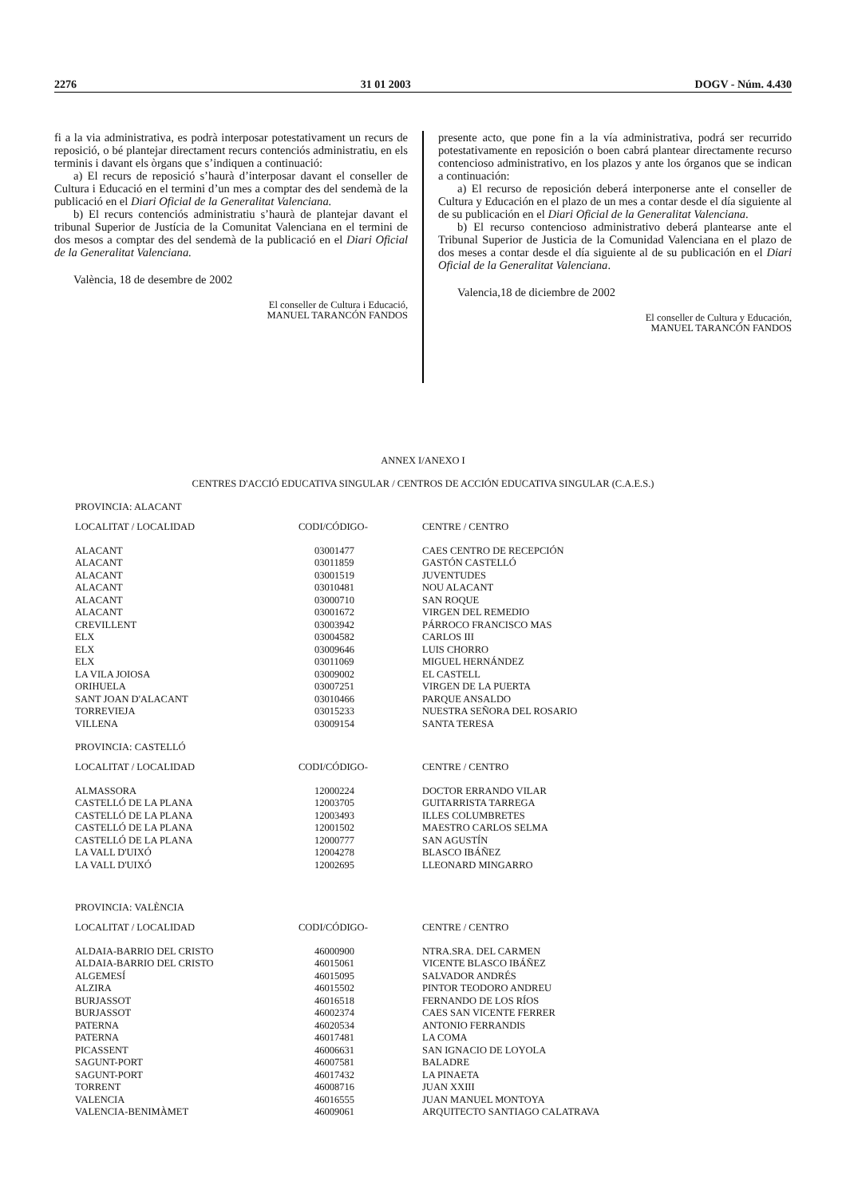2276 31 01 2003 DOGV - Núm. 4.430
fi a la via administrativa, es podrà interposar potestativament un recurs de reposició, o bé plantejar directament recurs contenciós administratiu, en els terminis i davant els òrgans que s’indiquen a continuació:
a) El recurs de reposició s’haurà d’interposar davant el conseller de Cultura i Educació en el termini d’un mes a comptar des del sendemà de la publicació en el Diari Oficial de la Generalitat Valenciana.
b) El recurs contenciós administratiu s’haurà de plantejar davant el tribunal Superior de Justícia de la Comunitat Valenciana en el termini de dos mesos a comptar des del sendemà de la publicació en el Diari Oficial de la Generalitat Valenciana.
València, 18 de desembre de 2002
El conseller de Cultura i Educació,
MANUEL TARANCÓN FANDOS
presente acto, que pone fin a la vía administrativa, podrá ser recurrido potestativamente en reposición o boen cabrá plantear directamente recurso contencioso administrativo, en los plazos y ante los órganos que se indican a continuación:
a) El recurso de reposición deberá interponerse ante el conseller de Cultura y Educación en el plazo de un mes a contar desde el día siguiente al de su publicación en el Diari Oficial de la Generalitat Valenciana.
b) El recurso contencioso administrativo deberá plantearse ante el Tribunal Superior de Justicia de la Comunidad Valenciana en el plazo de dos meses a contar desde el día siguiente al de su publicación en el Diari Oficial de la Generalitat Valenciana.
Valencia,18 de diciembre de 2002
El conseller de Cultura y Educación,
MANUEL TARANCÓN FANDOS
ANNEX I/ANEXO I
CENTRES D'ACCIÓ EDUCATIVA SINGULAR / CENTROS DE ACCIÓN EDUCATIVA SINGULAR (C.A.E.S.)
PROVINCIA: ALACANT
| LOCALITAT / LOCALIDAD | CODI/CÓDIGO- | CENTRE / CENTRO |
| --- | --- | --- |
| ALACANT | 03001477 | CAES CENTRO DE RECEPCIÓN |
| ALACANT | 03011859 | GASTÓN CASTELLÓ |
| ALACANT | 03001519 | JUVENTUDES |
| ALACANT | 03010481 | NOU ALACANT |
| ALACANT | 03000710 | SAN ROQUE |
| ALACANT | 03001672 | VIRGEN DEL REMEDIO |
| CREVILLENT | 03003942 | PÁRROCO FRANCISCO MAS |
| ELX | 03004582 | CARLOS III |
| ELX | 03009646 | LUIS CHORRO |
| ELX | 03011069 | MIGUEL HERNÁNDEZ |
| LA VILA JOIOSA | 03009002 | EL CASTELL |
| ORIHUELA | 03007251 | VIRGEN DE LA PUERTA |
| SANT JOAN D'ALACANT | 03010466 | PARQUE ANSALDO |
| TORREVIEJA | 03015233 | NUESTRA SEÑORA DEL ROSARIO |
| VILLENA | 03009154 | SANTA TERESA |
PROVINCIA: CASTELLÓ
| LOCALITAT / LOCALIDAD | CODI/CÓDIGO- | CENTRE / CENTRO |
| --- | --- | --- |
| ALMASSORA | 12000224 | DOCTOR ERRANDO VILAR |
| CASTELLÓ DE LA PLANA | 12003705 | GUITARRISTA TARREGA |
| CASTELLÓ DE LA PLANA | 12003493 | ILLES COLUMBRETES |
| CASTELLÓ DE LA PLANA | 12001502 | MAESTRO CARLOS SELMA |
| CASTELLÓ DE LA PLANA | 12000777 | SAN AGUSTÍN |
| LA VALL D'UIXÓ | 12004278 | BLASCO IBÁÑEZ |
| LA VALL D'UIXÓ | 12002695 | LLEONARD MINGARRO |
PROVINCIA: VALÈNCIA
| LOCALITAT / LOCALIDAD | CODI/CÓDIGO- | CENTRE / CENTRO |
| --- | --- | --- |
| ALDAIA-BARRIO DEL CRISTO | 46000900 | NTRA.SRA. DEL CARMEN |
| ALDAIA-BARRIO DEL CRISTO | 46015061 | VICENTE BLASCO IBÁÑEZ |
| ALGEMESÍ | 46015095 | SALVADOR ANDRÉS |
| ALZIRA | 46015502 | PINTOR TEODORO ANDREU |
| BURJASSOT | 46016518 | FERNANDO DE LOS RÍOS |
| BURJASSOT | 46002374 | CAES SAN VICENTE FERRER |
| PATERNA | 46020534 | ANTONIO FERRANDIS |
| PATERNA | 46017481 | LA COMA |
| PICASSENT | 46006631 | SAN IGNACIO DE LOYOLA |
| SAGUNT-PORT | 46007581 | BALADRE |
| SAGUNT-PORT | 46017432 | LA PINAETA |
| TORRENT | 46008716 | JUAN XXIII |
| VALENCIA | 46016555 | JUAN MANUEL MONTOYA |
| VALENCIA-BENIMÀMET | 46009061 | ARQUITECTO SANTIAGO CALATRAVA |